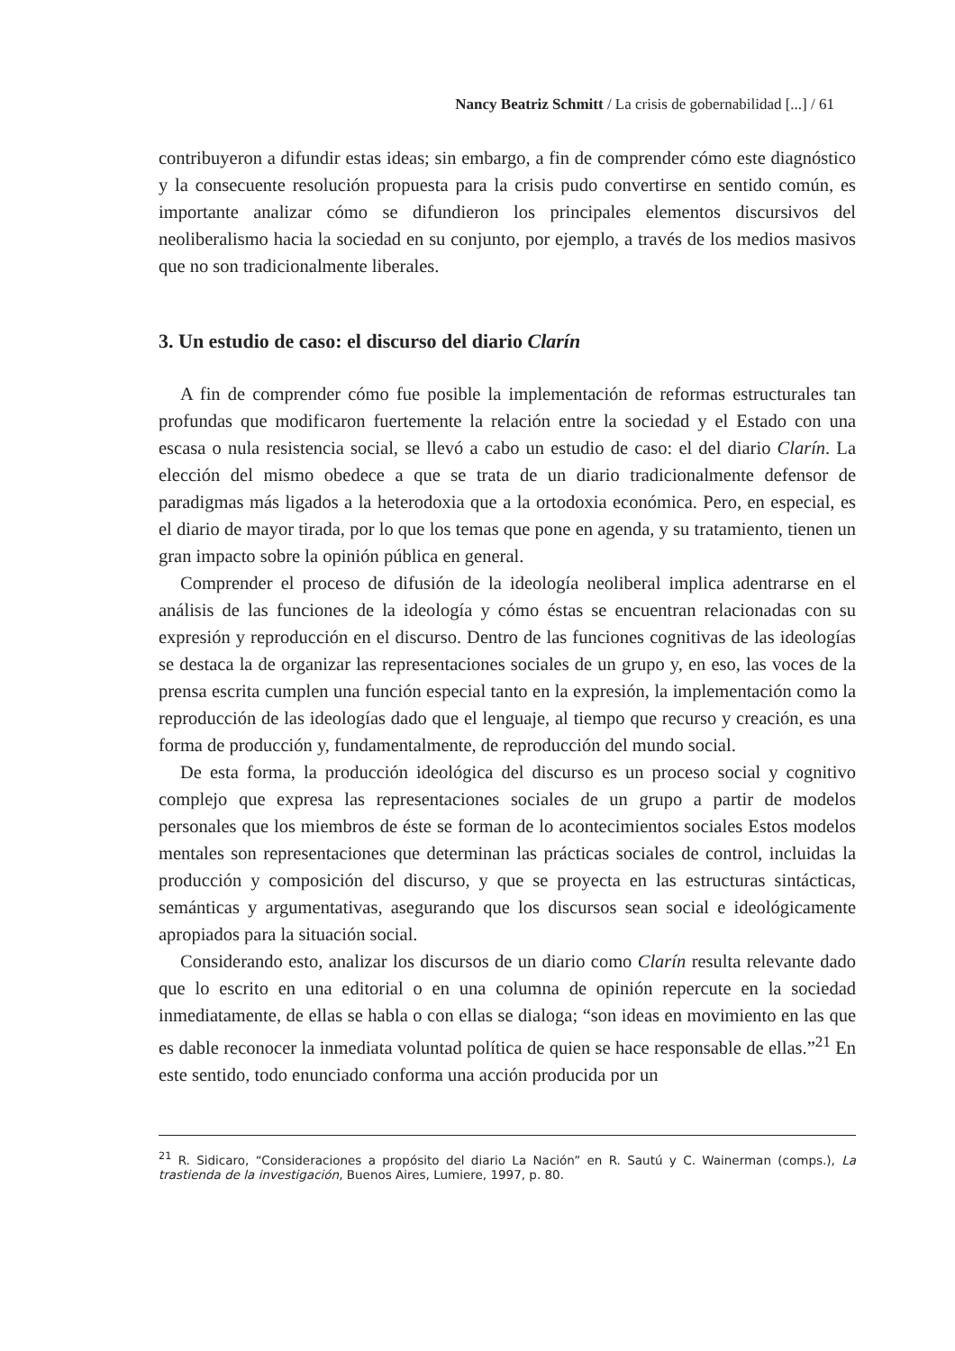Nancy Beatriz Schmitt / La crisis de gobernabilidad [...] / 61
contribuyeron a difundir estas ideas; sin embargo, a fin de comprender cómo este diagnóstico y la consecuente resolución propuesta para la crisis pudo convertirse en sentido común, es importante analizar cómo se difundieron los principales elementos discursivos del neoliberalismo hacia la sociedad en su conjunto, por ejemplo, a través de los medios masivos que no son tradicionalmente liberales.
3. Un estudio de caso: el discurso del diario Clarín
A fin de comprender cómo fue posible la implementación de reformas estructurales tan profundas que modificaron fuertemente la relación entre la sociedad y el Estado con una escasa o nula resistencia social, se llevó a cabo un estudio de caso: el del diario Clarín. La elección del mismo obedece a que se trata de un diario tradicionalmente defensor de paradigmas más ligados a la heterodoxia que a la ortodoxia económica. Pero, en especial, es el diario de mayor tirada, por lo que los temas que pone en agenda, y su tratamiento, tienen un gran impacto sobre la opinión pública en general.
Comprender el proceso de difusión de la ideología neoliberal implica adentrarse en el análisis de las funciones de la ideología y cómo éstas se encuentran relacionadas con su expresión y reproducción en el discurso. Dentro de las funciones cognitivas de las ideologías se destaca la de organizar las representaciones sociales de un grupo y, en eso, las voces de la prensa escrita cumplen una función especial tanto en la expresión, la implementación como la reproducción de las ideologías dado que el lenguaje, al tiempo que recurso y creación, es una forma de producción y, fundamentalmente, de reproducción del mundo social.
De esta forma, la producción ideológica del discurso es un proceso social y cognitivo complejo que expresa las representaciones sociales de un grupo a partir de modelos personales que los miembros de éste se forman de lo acontecimientos sociales Estos modelos mentales son representaciones que determinan las prácticas sociales de control, incluidas la producción y composición del discurso, y que se proyecta en las estructuras sintácticas, semánticas y argumentativas, asegurando que los discursos sean social e ideológicamente apropiados para la situación social.
Considerando esto, analizar los discursos de un diario como Clarín resulta relevante dado que lo escrito en una editorial o en una columna de opinión repercute en la sociedad inmediatamente, de ellas se habla o con ellas se dialoga; “son ideas en movimiento en las que es dable reconocer la inmediata voluntad política de quien se hace responsable de ellas.”<sup>21</sup> En este sentido, todo enunciado conforma una acción producida por un
<sup>21</sup> R. Sidicaro, “Consideraciones a propósito del diario La Nación” en R. Sautú y C. Wainerman (comps.), La trastienda de la investigación, Buenos Aires, Lumiere, 1997, p. 80.